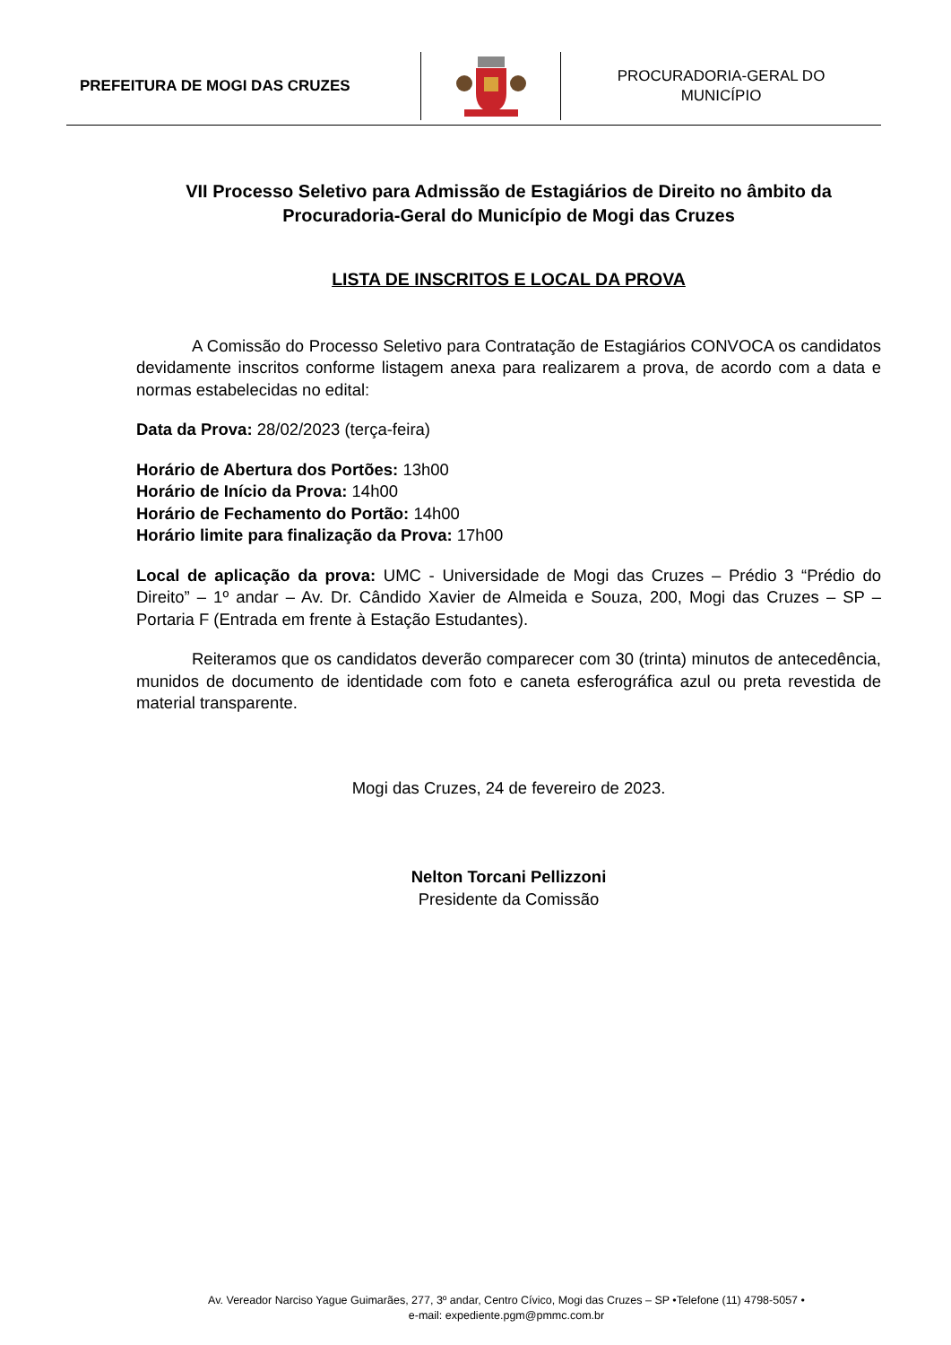PREFEITURA DE MOGI DAS CRUZES
PROCURADORIA-GERAL DO
MUNICÍPIO
VII Processo Seletivo para Admissão de Estagiários de Direito no âmbito da Procuradoria-Geral do Município de Mogi das Cruzes
LISTA DE INSCRITOS E LOCAL DA PROVA
A Comissão do Processo Seletivo para Contratação de Estagiários CONVOCA os candidatos devidamente inscritos conforme listagem anexa para realizarem a prova, de acordo com a data e normas estabelecidas no edital:
Data da Prova: 28/02/2023 (terça-feira)
Horário de Abertura dos Portões: 13h00
Horário de Início da Prova: 14h00
Horário de Fechamento do Portão: 14h00
Horário limite para finalização da Prova: 17h00
Local de aplicação da prova: UMC - Universidade de Mogi das Cruzes – Prédio 3 “Prédio do Direito” – 1º andar – Av. Dr. Cândido Xavier de Almeida e Souza, 200, Mogi das Cruzes – SP – Portaria F (Entrada em frente à Estação Estudantes).
Reiteramos que os candidatos deverão comparecer com 30 (trinta) minutos de antecedência, munidos de documento de identidade com foto e caneta esferográfica azul ou preta revestida de material transparente.
Mogi das Cruzes, 24 de fevereiro de 2023.
Nelton Torcani Pellizzoni
Presidente da Comissão
Av. Vereador Narciso Yague Guimarães, 277, 3º andar, Centro Cívico, Mogi das Cruzes – SP •Telefone (11) 4798-5057 •
e-mail: expediente.pgm@pmmc.com.br